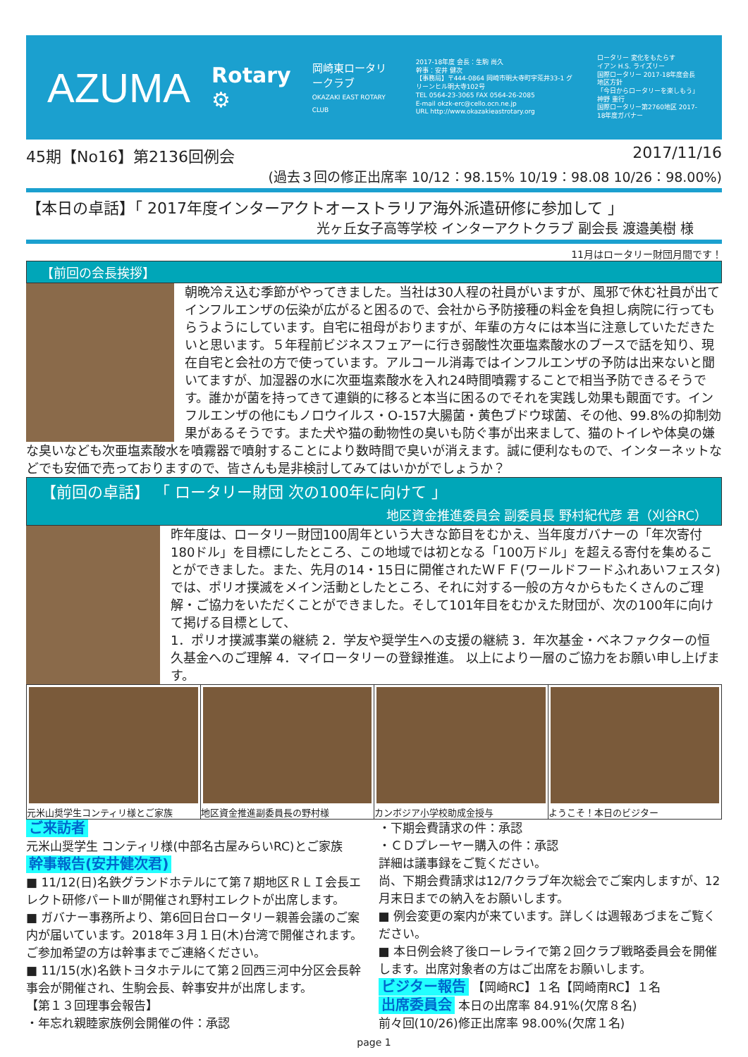AZUMA
Rotary ⚙
岡崎東ロータリークラブ
OKAZAKI EAST ROTARY CLUB
2017-18年度 会長：生駒 尚久
幹事：安井 健次
【事務局】〒444-0864 岡崎市明大寺町字荒井33-1 グリーンヒル明大寺102号
TEL 0564-23-3065 FAX 0564-26-2085
E-mail okzk-erc@cello.ocn.ne.jp
URL http://www.okazakieastrotary.org
ロータリー 変化をもたらす
イアン H.S. ライズリー
国際ロータリー 2017-18年度会長
地区方針
「今日からロータリーを楽しもう」
神野 重行
国際ロータリー第2760地区 2017-18年度ガバナー
45期【No16】第2136回例会 2017/11/16
(過去３回の修正出席率 10/12：98.15% 10/19：98.08 10/26：98.00%)
【本日の卓話】「 2017年度インターアクトオーストラリア海外派遣研修に参加して 」
光ヶ丘女子高等学校 インターアクトクラブ 副会長 渡邉美樹 様
11月はロータリー財団月間です！
【前回の会長挨拶】
朝晩冷え込む季節がやってきました。当社は30人程の社員がいますが、風邪で休む社員が出てインフルエンザの伝染が広がると困るので、会社から予防接種の料金を負担し病院に行ってもらうようにしています。自宅に祖母がおりますが、年輩の方々には本当に注意していただきたいと思います。５年程前ビジネスフェアーに行き弱酸性次亜塩素酸水のブースで話を知り、現在自宅と会社の方で使っています。アルコール消毒ではインフルエンザの予防は出来ないと聞いてますが、加湿器の水に次亜塩素酸水を入れ24時間噴霧することで相当予防できるそうです。誰かが菌を持ってきて連鎖的に移ると本当に困るのでそれを実践し効果も覿面です。インフルエンザの他にもノロウイルス・O-157大腸菌・黄色ブドウ球菌、その他、99.8%の抑制効果があるそうです。また犬や猫の動物性の臭いも防ぐ事が出来まして、猫のトイレや体臭の嫌な臭いなども次亜塩素酸水を噴霧器で噴射することにより数時間で臭いが消えます。誠に便利なもので、インターネットなどでも安価で売っておりますので、皆さんも是非検討してみてはいかがでしょうか？
【前回の卓話】 「 ロータリー財団 次の100年に向けて 」
地区資金推進委員会 副委員長 野村紀代彦 君（刈谷RC）
昨年度は、ロータリー財団100周年という大きな節目をむかえ、当年度ガバナーの「年次寄付180ドル」を目標にしたところ、この地域では初となる「100万ドル」を超える寄付を集めることができました。また、先月の14・15日に開催されたＷＦＦ(ワールドフードふれあいフェスタ)では、ポリオ撲滅をメイン活動としたところ、それに対する一般の方々からもたくさんのご理解・ご協力をいただくことができました。そして101年目をむかえた財団が、次の100年に向けて掲げる目標として、
1．ポリオ撲滅事業の継続 2．学友や奨学生への支援の継続 3．年次基金・ベネファクターの恒久基金へのご理解 4．マイロータリーの登録推進。 以上により一層のご協力をお願い申し上げます。
元米山奨学生コンティリ様とご家族 地区資金推進副委員長の野村様 カンボジア小学校助成金授与 ようこそ！本日のビジター
ご来訪者
元米山奨学生 コンティリ様(中部名古屋みらいRC)とご家族
幹事報告(安井健次君)
■ 11/12(日)名鉄グランドホテルにて第７期地区ＲＬＩ会長エレクト研修パートⅢが開催され野村エレクトが出席します。
■ ガバナー事務所より、第6回日台ロータリー親善会議のご案内が届いています。2018年３月１日(木)台湾で開催されます。ご参加希望の方は幹事までご連絡ください。
■ 11/15(水)名鉄トヨタホテルにて第２回西三河中分区会長幹事会が開催され、生駒会長、幹事安井が出席します。
【第１３回理事会報告】
・年忘れ親睦家族例会開催の件：承認
・下期会費請求の件：承認
・ＣＤプレーヤー購入の件：承認
詳細は議事録をご覧ください。
尚、下期会費請求は12/7クラブ年次総会でご案内しますが、12月末日までの納入をお願いします。
■ 例会変更の案内が来ています。詳しくは週報あづまをご覧ください。
■ 本日例会終了後ローレライで第２回クラブ戦略委員会を開催します。出席対象者の方はご出席をお願いします。
ビジター報告 【岡崎RC】１名【岡崎南RC】１名
出席委員会 本日の出席率 84.91%(欠席８名)
前々回(10/26)修正出席率 98.00%(欠席１名)
page 1